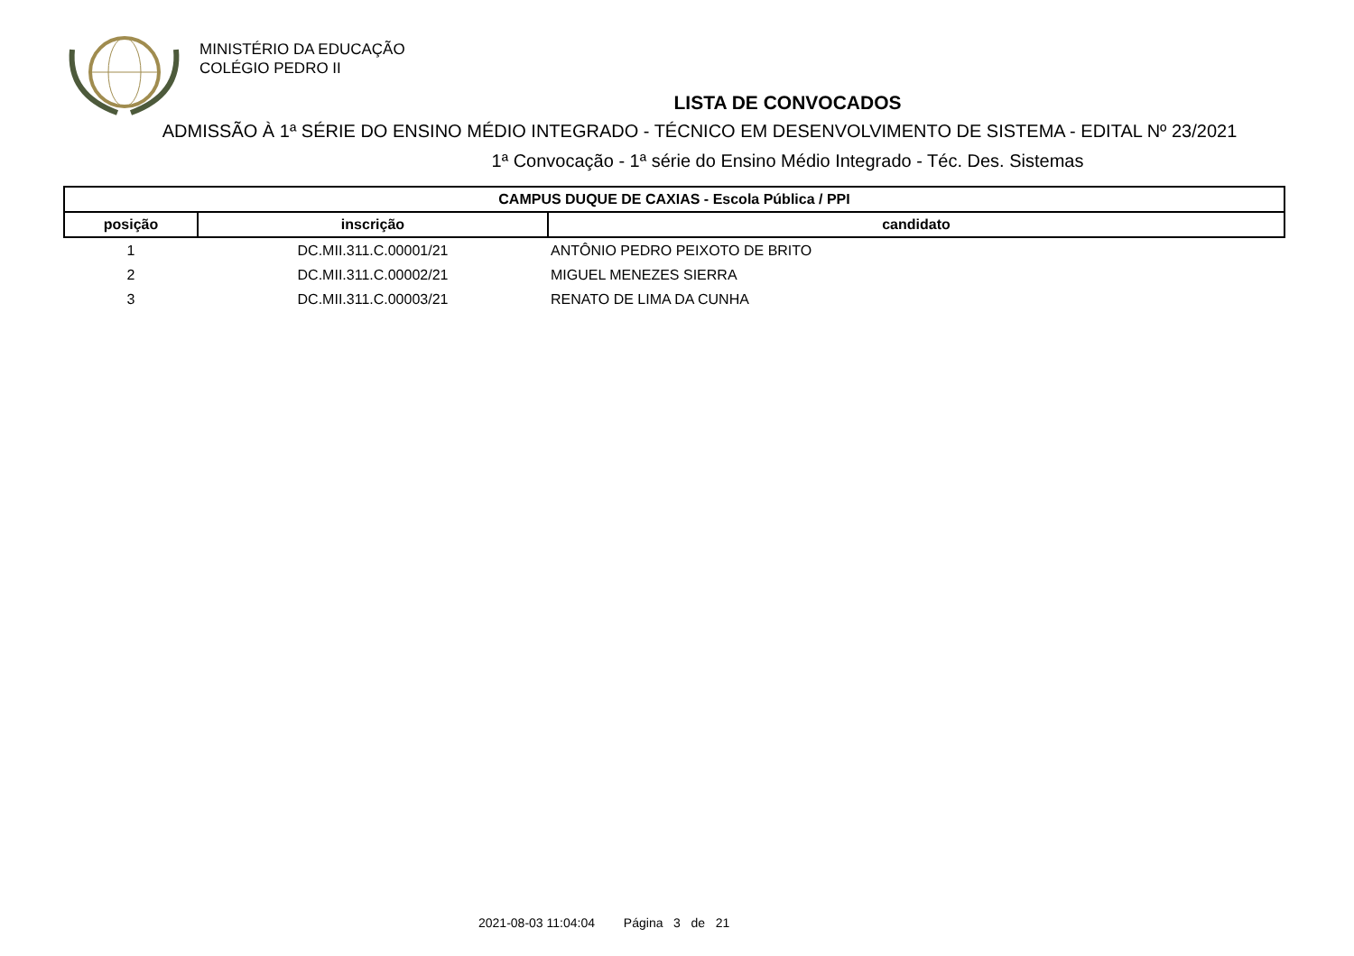MINISTÉRIO DA EDUCAÇÃO
COLÉGIO PEDRO II
LISTA DE CONVOCADOS
ADMISSÃO À 1ª SÉRIE DO ENSINO MÉDIO INTEGRADO - TÉCNICO EM DESENVOLVIMENTO DE SISTEMA - EDITAL Nº 23/2021
1ª Convocação - 1ª série do Ensino Médio Integrado - Téc. Des. Sistemas
| CAMPUS DUQUE DE CAXIAS - Escola Pública / PPI | | |
| --- | --- | --- |
| posição | inscrição | candidato |
| 1 | DC.MII.311.C.00001/21 | ANTÔNIO PEDRO PEIXOTO DE BRITO |
| 2 | DC.MII.311.C.00002/21 | MIGUEL MENEZES SIERRA |
| 3 | DC.MII.311.C.00003/21 | RENATO DE LIMA DA CUNHA |
2021-08-03 11:04:04 Página 3 de 21